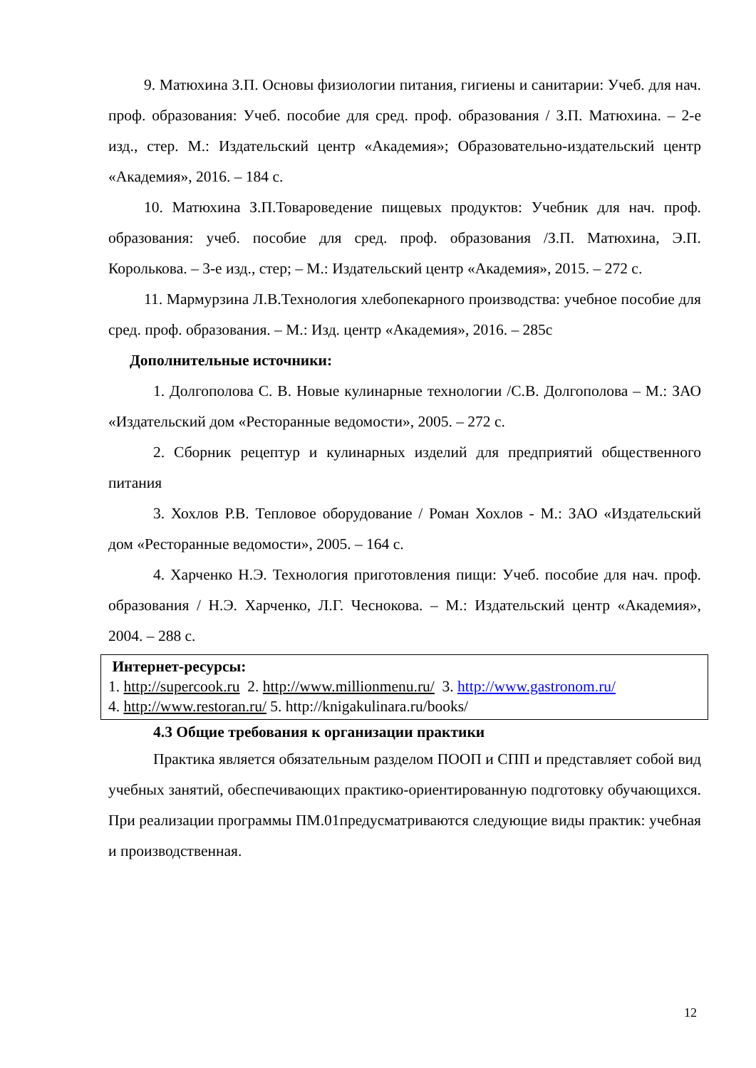9. Матюхина З.П. Основы физиологии питания, гигиены и санитарии: Учеб. для нач. проф. образования: Учеб. пособие для сред. проф. образования / З.П. Матюхина. – 2-е изд., стер. М.: Издательский центр «Академия»; Образовательно-издательский центр «Академия», 2016. – 184 с.
10. Матюхина З.П.Товароведение пищевых продуктов: Учебник для нач. проф. образования: учеб. пособие для сред. проф. образования /З.П. Матюхина, Э.П. Королькова. – 3-е изд., стер; – М.: Издательский центр «Академия», 2015. – 272 с.
11. Мармурзина Л.В.Технология хлебопекарного производства: учебное пособие для сред. проф. образования. – М.: Изд. центр «Академия», 2016. – 285с
Дополнительные источники:
1. Долгополова С. В. Новые кулинарные технологии /С.В. Долгополова – М.: ЗАО «Издательский дом «Ресторанные ведомости», 2005. – 272 с.
2. Сборник рецептур и кулинарных изделий для предприятий общественного питания
3. Хохлов Р.В. Тепловое оборудование / Роман Хохлов - М.: ЗАО «Издательский дом «Ресторанные ведомости», 2005. – 164 с.
4. Харченко Н.Э. Технология приготовления пищи: Учеб. пособие для нач. проф. образования / Н.Э. Харченко, Л.Г. Чеснокова. – М.: Издательский центр «Академия», 2004. – 288 с.
Интернет-ресурсы:
1. http://supercook.ru 2. http://www.millionmenu.ru/ 3. http://www.gastronom.ru/
4. http://www.restoran.ru/ 5. http://knigakulinara.ru/books/
4.3 Общие требования к организации практики
Практика является обязательным разделом ПООП и СПП и представляет собой вид учебных занятий, обеспечивающих практико-ориентированную подготовку обучающихся. При реализации программы ПМ.01предусматриваются следующие виды практик: учебная и производственная.
12